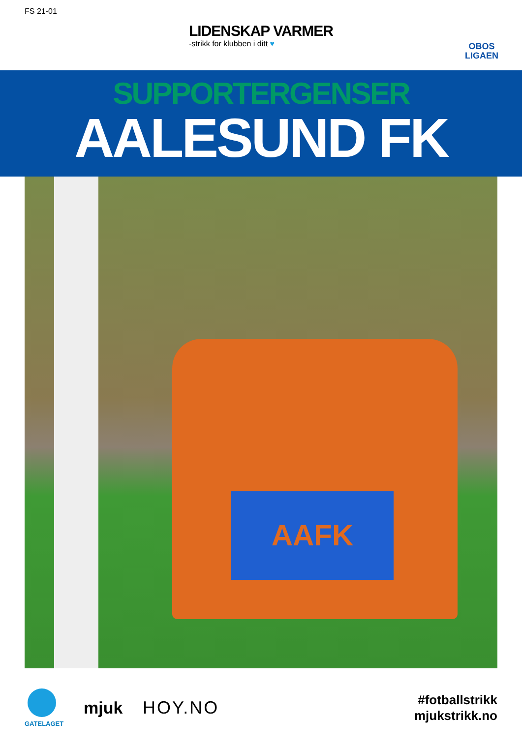FS 21-01
LIDENSKAP VARMER
-strikk for klubben i ditt ♥
OBOS
LIGAEN
SUPPORTERGENSER
AALESUND FK
AAFK
GATELAGET
mjuk
HOY.NO
#fotballstrikk
mjukstrikk.no